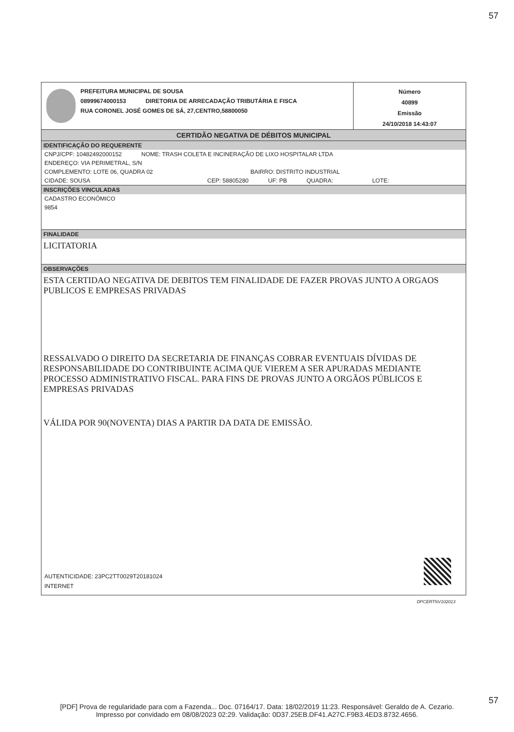57
PREFEITURA MUNICIPAL DE SOUSA
08999674000153 DIRETORIA DE ARRECADAÇÃO TRIBUTÁRIA E FISCA
RUA CORONEL JOSÉ GOMES DE SÁ, 27,CENTRO,58800050
Número
40899
Emissão
24/10/2018 14:43:07
CERTIDÃO NEGATIVA DE DÉBITOS MUNICIPAL
IDENTIFICAÇÃO DO REQUERENTE
CNPJ/CPF: 10482492000152 NOME: TRASH COLETA E INCINERAÇÃO DE LIXO HOSPITALAR LTDA
ENDEREÇO: VIA PERIMETRAL, S/N
COMPLEMENTO: LOTE 06, QUADRA 02 BAIRRO: DISTRITO INDUSTRIAL
CIDADE: SOUSA CEP: 58805280 UF: PB QUADRA: LOTE:
INSCRIÇÕES VINCULADAS
CADASTRO ECONÔMICO
9854
FINALIDADE
LICITATORIA
OBSERVAÇÕES
ESTA CERTIDAO NEGATIVA DE DEBITOS TEM FINALIDADE DE FAZER PROVAS JUNTO A ORGAOS PUBLICOS E EMPRESAS PRIVADAS
RESSALVADO O DIREITO DA SECRETARIA DE FINANÇAS COBRAR EVENTUAIS DÍVIDAS DE RESPONSABILIDADE DO CONTRIBUINTE ACIMA QUE VIEREM A SER APURADAS MEDIANTE PROCESSO ADMINISTRATIVO FISCAL. PARA FINS DE PROVAS JUNTO A ORGÃOS PÚBLICOS E EMPRESAS PRIVADAS
VÁLIDA POR 90(NOVENTA) DIAS A PARTIR DA DATA DE EMISSÃO.
AUTENTICIDADE: 23PC2TT0029T20181024
INTERNET
DPCERTNV102013
57
[PDF] Prova de regularidade para com a Fazenda... Doc. 07164/17. Data: 18/02/2019 11:23. Responsável: Geraldo de A. Cezario.
Impresso por convidado em 08/08/2023 02:29. Validação: 0D37.25EB.DF41.A27C.F9B3.4ED3.8732.4656.